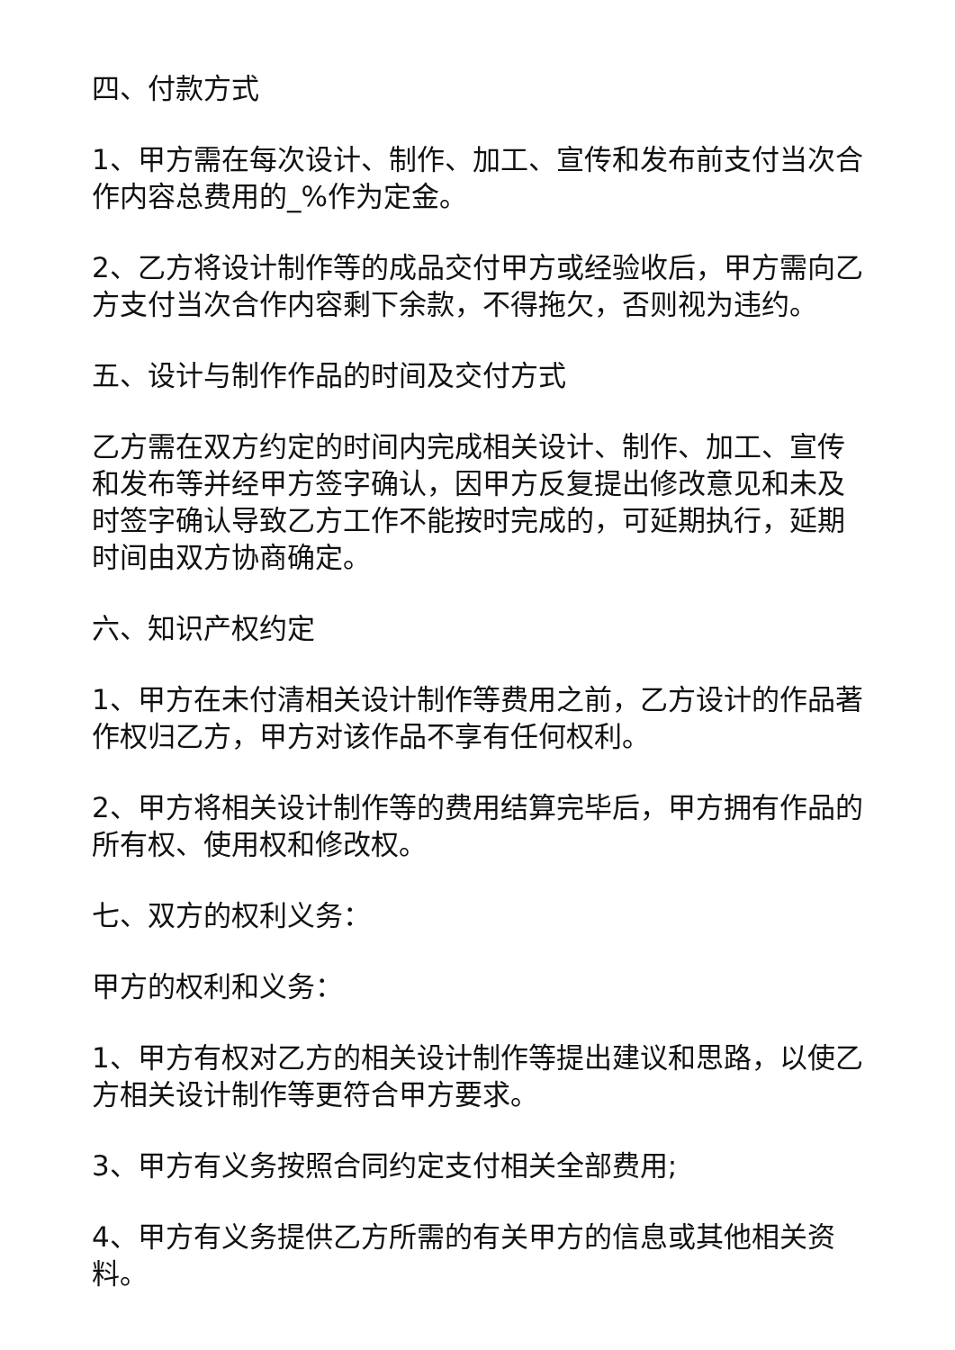四、付款方式
1、甲方需在每次设计、制作、加工、宣传和发布前支付当次合作内容总费用的_%作为定金。
2、乙方将设计制作等的成品交付甲方或经验收后，甲方需向乙方支付当次合作内容剩下余款，不得拖欠，否则视为违约。
五、设计与制作作品的时间及交付方式
乙方需在双方约定的时间内完成相关设计、制作、加工、宣传和发布等并经甲方签字确认，因甲方反复提出修改意见和未及时签字确认导致乙方工作不能按时完成的，可延期执行，延期时间由双方协商确定。
六、知识产权约定
1、甲方在未付清相关设计制作等费用之前，乙方设计的作品著作权归乙方，甲方对该作品不享有任何权利。
2、甲方将相关设计制作等的费用结算完毕后，甲方拥有作品的所有权、使用权和修改权。
七、双方的权利义务：
甲方的权利和义务：
1、甲方有权对乙方的相关设计制作等提出建议和思路，以使乙方相关设计制作等更符合甲方要求。
3、甲方有义务按照合同约定支付相关全部费用;
4、甲方有义务提供乙方所需的有关甲方的信息或其他相关资料。